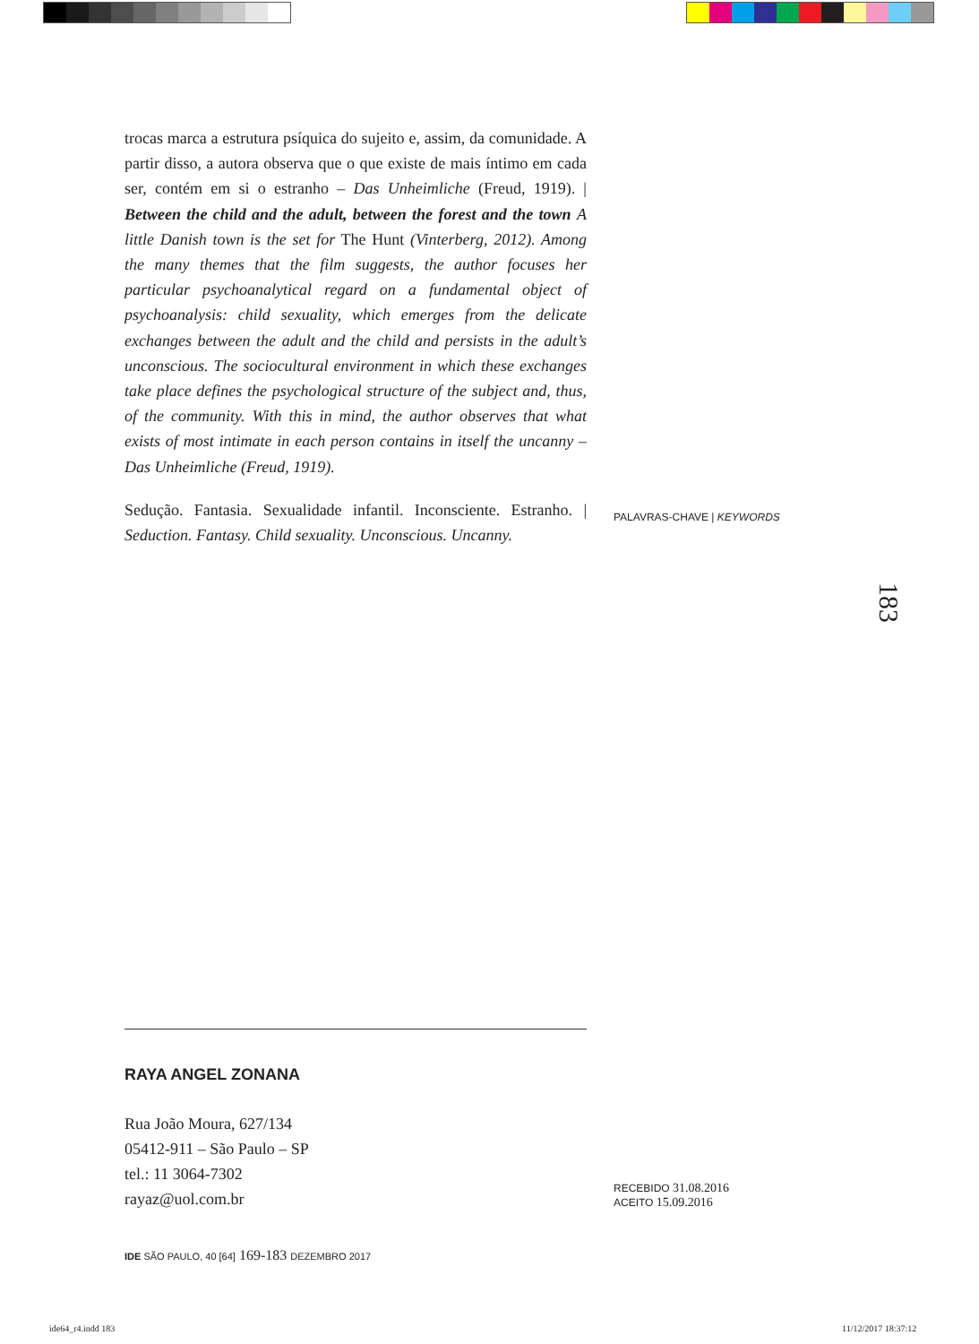trocas marca a estrutura psíquica do sujeito e, assim, da comunidade. A partir disso, a autora observa que o que existe de mais íntimo em cada ser, contém em si o estranho – Das Unheimliche (Freud, 1919). | Between the child and the adult, between the forest and the town A little Danish town is the set for The Hunt (Vinterberg, 2012). Among the many themes that the film suggests, the author focuses her particular psychoanalytical regard on a fundamental object of psychoanalysis: child sexuality, which emerges from the delicate exchanges between the adult and the child and persists in the adult’s unconscious. The sociocultural environment in which these exchanges take place defines the psychological structure of the subject and, thus, of the community. With this in mind, the author observes that what exists of most intimate in each person contains in itself the uncanny – Das Unheimliche (Freud, 1919).
Sedução. Fantasia. Sexualidade infantil. Inconsciente. Estranho. | Seduction. Fantasy. Child sexuality. Unconscious. Uncanny.
PALAVRAS-CHAVE | KEYWORDS
183
RAYA ANGEL ZONANA
Rua João Moura, 627/134
05412-911 – São Paulo – SP
tel.: 11 3064-7302
rayaz@uol.com.br
IDE SÃO PAULO, 40 [64] 169-183 DEZEMBRO 2017
RECEBIDO 31.08.2016
ACEITO 15.09.2016
ide64_r4.indd 183 11/12/2017 18:37:12